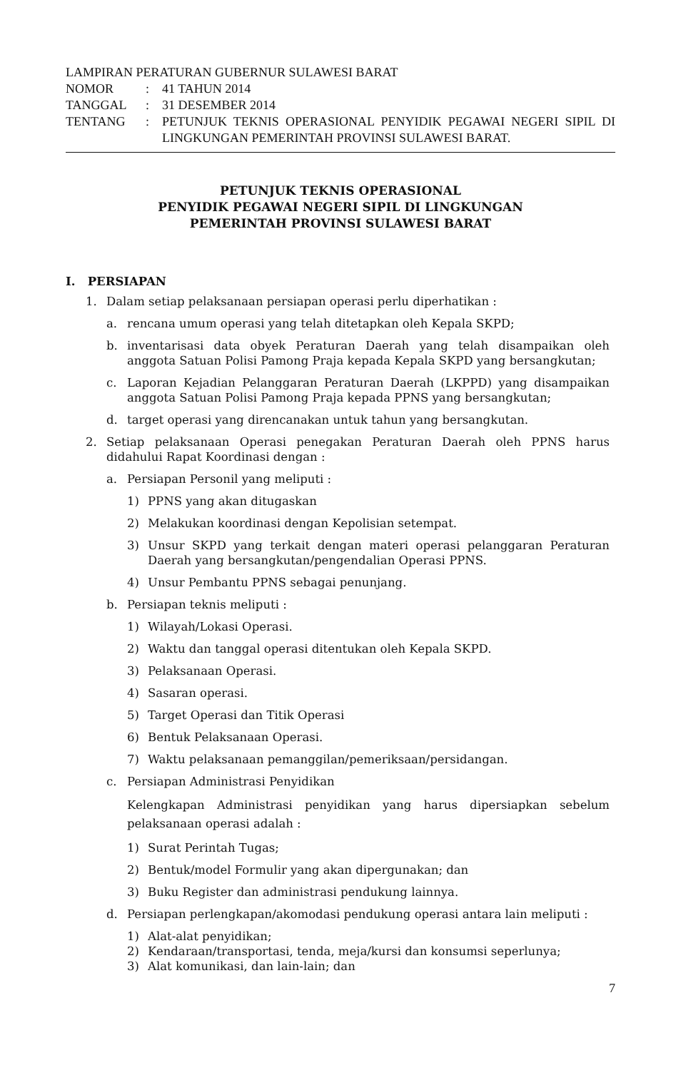LAMPIRAN PERATURAN GUBERNUR SULAWESI BARAT
| NOMOR | : | 41 TAHUN 2014 |
| TANGGAL | : | 31 DESEMBER 2014 |
| TENTANG | : | PETUNJUK TEKNIS OPERASIONAL PENYIDIK PEGAWAI NEGERI SIPIL DI LINGKUNGAN PEMERINTAH PROVINSI SULAWESI BARAT. |
PETUNJUK TEKNIS OPERASIONAL
PENYIDIK PEGAWAI NEGERI SIPIL DI LINGKUNGAN
PEMERINTAH PROVINSI SULAWESI BARAT
I. PERSIAPAN
1. Dalam setiap pelaksanaan persiapan operasi perlu diperhatikan :
a. rencana umum operasi yang telah ditetapkan oleh Kepala SKPD;
b. inventarisasi data obyek Peraturan Daerah yang telah disampaikan oleh anggota Satuan Polisi Pamong Praja kepada Kepala SKPD yang bersangkutan;
c. Laporan Kejadian Pelanggaran Peraturan Daerah (LKPPD) yang disampaikan anggota Satuan Polisi Pamong Praja kepada PPNS yang bersangkutan;
d. target operasi yang direncanakan untuk tahun yang bersangkutan.
2. Setiap pelaksanaan Operasi penegakan Peraturan Daerah oleh PPNS harus didahului Rapat Koordinasi dengan :
a. Persiapan Personil yang meliputi :
1) PPNS yang akan ditugaskan
2) Melakukan koordinasi dengan Kepolisian setempat.
3) Unsur SKPD yang terkait dengan materi operasi pelanggaran Peraturan Daerah yang bersangkutan/pengendalian Operasi PPNS.
4) Unsur Pembantu PPNS sebagai penunjang.
b. Persiapan teknis meliputi :
1) Wilayah/Lokasi Operasi.
2) Waktu dan tanggal operasi ditentukan oleh Kepala SKPD.
3) Pelaksanaan Operasi.
4) Sasaran operasi.
5) Target Operasi dan Titik Operasi
6) Bentuk Pelaksanaan Operasi.
7) Waktu pelaksanaan pemanggilan/pemeriksaan/persidangan.
c. Persiapan Administrasi Penyidikan
Kelengkapan Administrasi penyidikan yang harus dipersiapkan sebelum pelaksanaan operasi adalah :
1) Surat Perintah Tugas;
2) Bentuk/model Formulir yang akan dipergunakan; dan
3) Buku Register dan administrasi pendukung lainnya.
d. Persiapan perlengkapan/akomodasi pendukung operasi antara lain meliputi :
1) Alat-alat penyidikan;
2) Kendaraan/transportasi, tenda, meja/kursi dan konsumsi seperlunya;
3) Alat komunikasi, dan lain-lain; dan
7